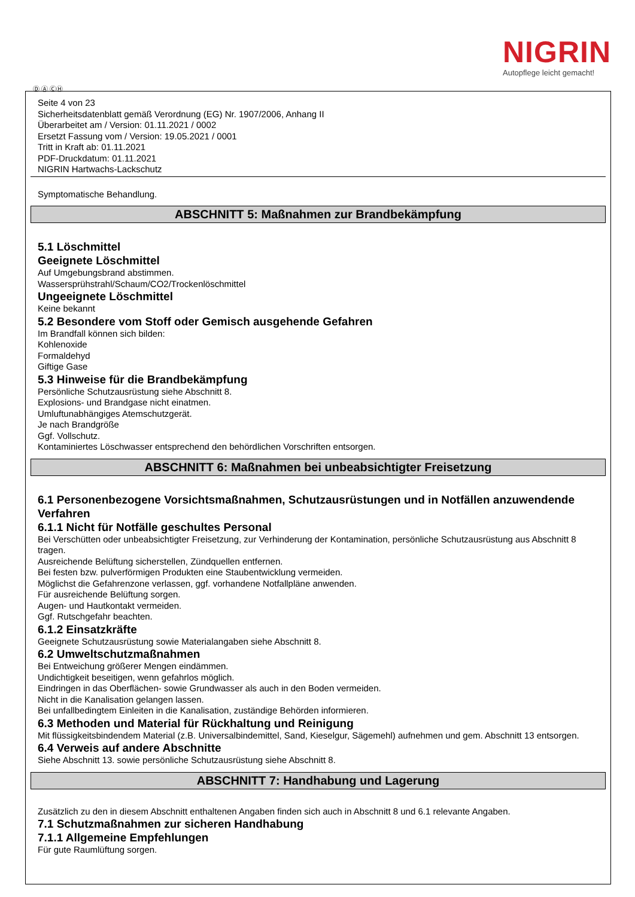NIGRIN
Autopflege leicht gemacht!
Ⓓ Ⓐ ⒸⒽ
Seite 4 von 23
Sicherheitsdatenblatt gemäß Verordnung (EG) Nr. 1907/2006, Anhang II
Überarbeitet am / Version: 01.11.2021 / 0002
Ersetzt Fassung vom / Version: 19.05.2021 / 0001
Tritt in Kraft ab: 01.11.2021
PDF-Druckdatum: 01.11.2021
NIGRIN Hartwachs-Lackschutz
Symptomatische Behandlung.
ABSCHNITT 5: Maßnahmen zur Brandbekämpfung
5.1 Löschmittel
Geeignete Löschmittel
Auf Umgebungsbrand abstimmen.
Wassersprühstrahl/Schaum/CO2/Trockenlöschmittel
Ungeeignete Löschmittel
Keine bekannt
5.2 Besondere vom Stoff oder Gemisch ausgehende Gefahren
Im Brandfall können sich bilden:
Kohlenoxide
Formaldehyd
Giftige Gase
5.3 Hinweise für die Brandbekämpfung
Persönliche Schutzausrüstung siehe Abschnitt 8.
Explosions- und Brandgase nicht einatmen.
Umluftunabhängiges Atemschutzgerät.
Je nach Brandgröße
Ggf. Vollschutz.
Kontaminiertes Löschwasser entsprechend den behördlichen Vorschriften entsorgen.
ABSCHNITT 6: Maßnahmen bei unbeabsichtigter Freisetzung
6.1 Personenbezogene Vorsichtsmaßnahmen, Schutzausrüstungen und in Notfällen anzuwendende Verfahren
6.1.1 Nicht für Notfälle geschultes Personal
Bei Verschütten oder unbeabsichtigter Freisetzung, zur Verhinderung der Kontamination, persönliche Schutzausrüstung aus Abschnitt 8 tragen.
Ausreichende Belüftung sicherstellen, Zündquellen entfernen.
Bei festen bzw. pulverförmigen Produkten eine Staubentwicklung vermeiden.
Möglichst die Gefahrenzone verlassen, ggf. vorhandene Notfallpläne anwenden.
Für ausreichende Belüftung sorgen.
Augen- und Hautkontakt vermeiden.
Ggf. Rutschgefahr beachten.
6.1.2 Einsatzkräfte
Geeignete Schutzausrüstung sowie Materialangaben siehe Abschnitt 8.
6.2 Umweltschutzmaßnahmen
Bei Entweichung größerer Mengen eindämmen.
Undichtigkeit beseitigen, wenn gefahrlos möglich.
Eindringen in das Oberflächen- sowie Grundwasser als auch in den Boden vermeiden.
Nicht in die Kanalisation gelangen lassen.
Bei unfallbedingtem Einleiten in die Kanalisation, zuständige Behörden informieren.
6.3 Methoden und Material für Rückhaltung und Reinigung
Mit flüssigkeitsbindendem Material (z.B. Universalbindemittel, Sand, Kieselgur, Sägemehl) aufnehmen und gem. Abschnitt 13 entsorgen.
6.4 Verweis auf andere Abschnitte
Siehe Abschnitt 13. sowie persönliche Schutzausrüstung siehe Abschnitt 8.
ABSCHNITT 7: Handhabung und Lagerung
Zusätzlich zu den in diesem Abschnitt enthaltenen Angaben finden sich auch in Abschnitt 8 und 6.1 relevante Angaben.
7.1 Schutzmaßnahmen zur sicheren Handhabung
7.1.1 Allgemeine Empfehlungen
Für gute Raumlüftung sorgen.